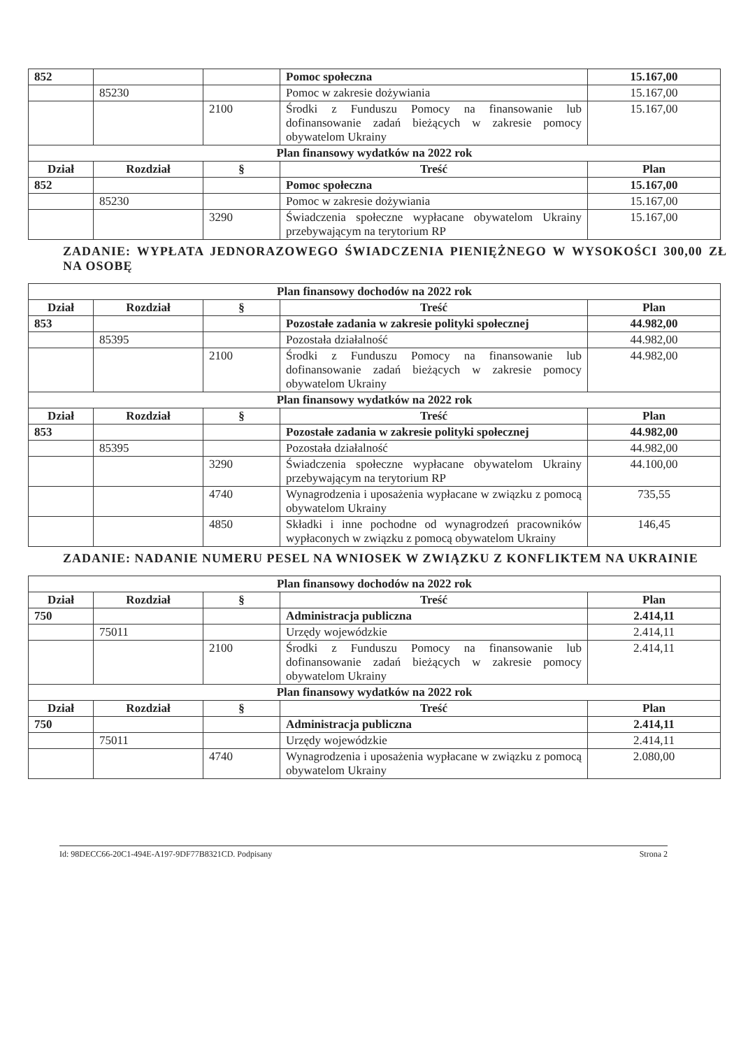| 852 | | | Pomoc społeczna | 15.167,00 |
| | 85230 | | Pomoc w zakresie dożywiania | 15.167,00 |
| | | 2100 | Środki z Funduszu Pomocy na finansowanie lub dofinansowanie zadań bieżących w zakresie pomocy obywatelom Ukrainy | 15.167,00 |
| Plan finansowy wydatków na 2022 rok | | | | |
| Dział | Rozdział | § | Treść | Plan |
| 852 | | | Pomoc społeczna | 15.167,00 |
| | 85230 | | Pomoc w zakresie dożywiania | 15.167,00 |
| | | 3290 | Świadczenia społeczne wypłacane obywatelom Ukrainy przebywającym na terytorium RP | 15.167,00 |
ZADANIE: WYPŁATA JEDNORAZOWEGO ŚWIADCZENIA PIENIĘŻNEGO W WYSOKOŚCI 300,00 ZŁ NA OSOBĘ
| Plan finansowy dochodów na 2022 rok | | | | |
| --- | --- | --- | --- | --- |
| Dział | Rozdział | § | Treść | Plan |
| 853 | | | Pozostałe zadania w zakresie polityki społecznej | 44.982,00 |
| | 85395 | | Pozostała działalność | 44.982,00 |
| | | 2100 | Środki z Funduszu Pomocy na finansowanie lub dofinansowanie zadań bieżących w zakresie pomocy obywatelom Ukrainy | 44.982,00 |
| Plan finansowy wydatków na 2022 rok | | | | |
| Dział | Rozdział | § | Treść | Plan |
| 853 | | | Pozostałe zadania w zakresie polityki społecznej | 44.982,00 |
| | 85395 | | Pozostała działalność | 44.982,00 |
| | | 3290 | Świadczenia społeczne wypłacane obywatelom Ukrainy przebywającym na terytorium RP | 44.100,00 |
| | | 4740 | Wynagrodzenia i uposażenia wypłacane w związku z pomocą obywatelom Ukrainy | 735,55 |
| | | 4850 | Składki i inne pochodne od wynagrodzeń pracowników wypłaconych w związku z pomocą obywatelom Ukrainy | 146,45 |
ZADANIE: NADANIE NUMERU PESEL NA WNIOSEK W ZWIĄZKU Z KONFLIKTEM NA UKRAINIE
| Plan finansowy dochodów na 2022 rok | | | | |
| --- | --- | --- | --- | --- |
| Dział | Rozdział | § | Treść | Plan |
| 750 | | | Administracja publiczna | 2.414,11 |
| | 75011 | | Urzędy wojewódzkie | 2.414,11 |
| | | 2100 | Środki z Funduszu Pomocy na finansowanie lub dofinansowanie zadań bieżących w zakresie pomocy obywatelom Ukrainy | 2.414,11 |
| Plan finansowy wydatków na 2022 rok | | | | |
| Dział | Rozdział | § | Treść | Plan |
| 750 | | | Administracja publiczna | 2.414,11 |
| | 75011 | | Urzędy wojewódzkie | 2.414,11 |
| | | 4740 | Wynagrodzenia i uposażenia wypłacane w związku z pomocą obywatelom Ukrainy | 2.080,00 |
Id: 98DECC66-20C1-494E-A197-9DF77B8321CD. Podpisany Strona 2